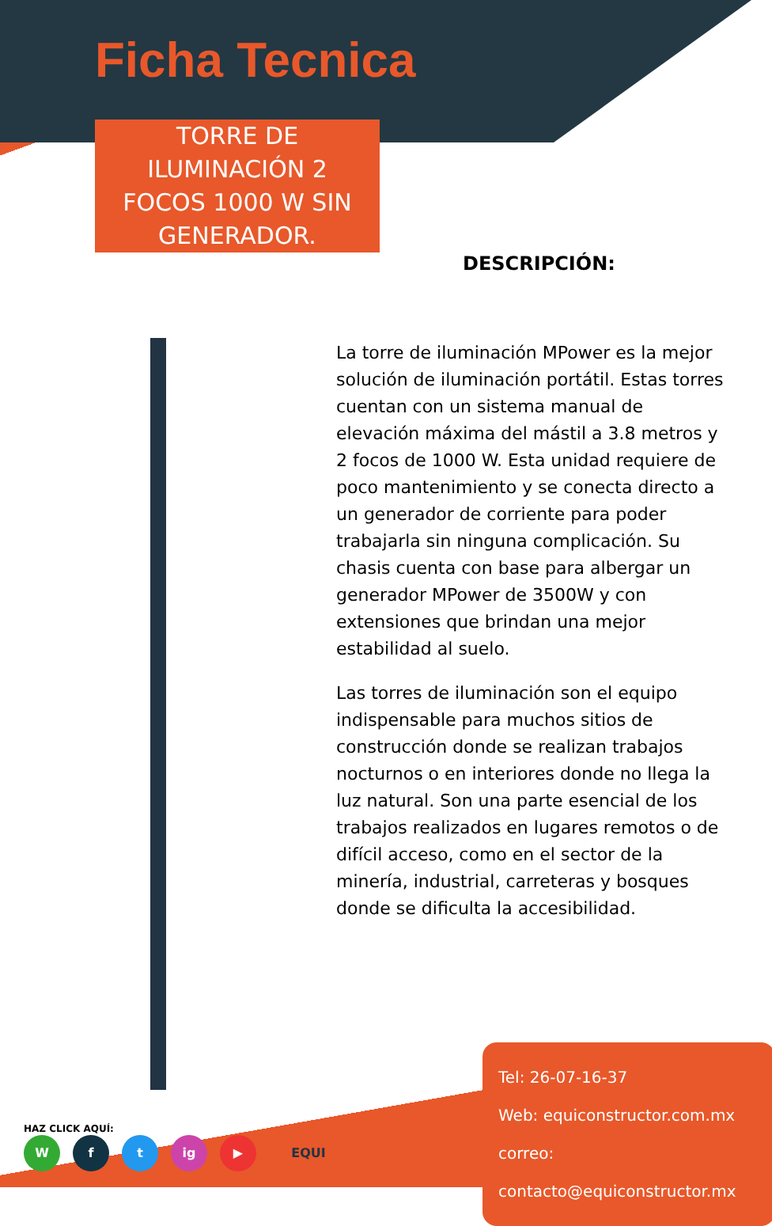Ficha Tecnica
TORRE DE ILUMINACIÓN 2 FOCOS 1000 W SIN GENERADOR.
DESCRIPCIÓN:
La torre de iluminación MPower es la mejor solución de iluminación portátil. Estas torres cuentan con un sistema manual de elevación máxima del mástil a 3.8 metros y 2 focos de 1000 W. Esta unidad requiere de poco mantenimiento y se conecta directo a un generador de corriente para poder trabajarla sin ninguna complicación. Su chasis cuenta con base para albergar un generador MPower de 3500W y con extensiones que brindan una mejor estabilidad al suelo.
Las torres de iluminación son el equipo indispensable para muchos sitios de construcción donde se realizan trabajos nocturnos o en interiores donde no llega la luz natural. Son una parte esencial de los trabajos realizados en lugares remotos o de difícil acceso, como en el sector de la minería, industrial, carreteras y bosques donde se dificulta la accesibilidad.
Tel: 26-07-16-37
Web: equiconstructor.com.mx
correo: contacto@equiconstructor.mx
HAZ CLICK AQUÍ:
Wf t ig ▶ EQUI